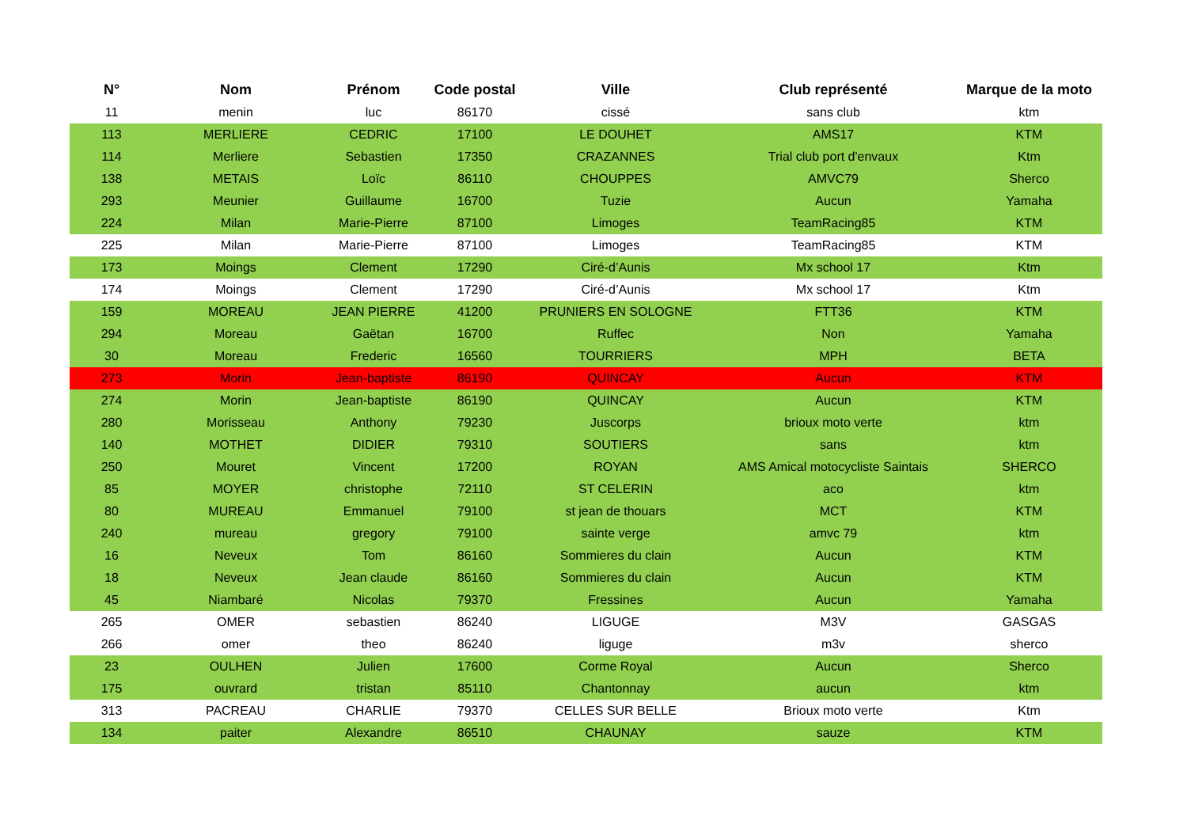| N° | Nom | Prénom | Code postal | Ville | Club représenté | Marque de la moto |
| --- | --- | --- | --- | --- | --- | --- |
| 11 | menin | luc | 86170 | cissé | sans club | ktm |
| 113 | MERLIERE | CEDRIC | 17100 | LE DOUHET | AMS17 | KTM |
| 114 | Merliere | Sebastien | 17350 | CRAZANNES | Trial club port d'envaux | Ktm |
| 138 | METAIS | Loïc | 86110 | CHOUPPES | AMVC79 | Sherco |
| 293 | Meunier | Guillaume | 16700 | Tuzie | Aucun | Yamaha |
| 224 | Milan | Marie-Pierre | 87100 | Limoges | TeamRacing85 | KTM |
| 225 | Milan | Marie-Pierre | 87100 | Limoges | TeamRacing85 | KTM |
| 173 | Moings | Clement | 17290 | Ciré-d’Aunis | Mx school 17 | Ktm |
| 174 | Moings | Clement | 17290 | Ciré-d’Aunis | Mx school 17 | Ktm |
| 159 | MOREAU | JEAN PIERRE | 41200 | PRUNIERS EN SOLOGNE | FTT36 | KTM |
| 294 | Moreau | Gaëtan | 16700 | Ruffec | Non | Yamaha |
| 30 | Moreau | Frederic | 16560 | TOURRIERS | MPH | BETA |
| 273 | Morin | Jean-baptiste | 86190 | QUINCAY | Aucun | KTM |
| 274 | Morin | Jean-baptiste | 86190 | QUINCAY | Aucun | KTM |
| 280 | Morisseau | Anthony | 79230 | Juscorps | brioux moto verte | ktm |
| 140 | MOTHET | DIDIER | 79310 | SOUTIERS | sans | ktm |
| 250 | Mouret | Vincent | 17200 | ROYAN | AMS Amical motocycliste Saintais | SHERCO |
| 85 | MOYER | christophe | 72110 | ST CELERIN | aco | ktm |
| 80 | MUREAU | Emmanuel | 79100 | st jean de thouars | MCT | KTM |
| 240 | mureau | gregory | 79100 | sainte verge | amvc 79 | ktm |
| 16 | Neveux | Tom | 86160 | Sommieres du clain | Aucun | KTM |
| 18 | Neveux | Jean claude | 86160 | Sommieres du clain | Aucun | KTM |
| 45 | Niambaré | Nicolas | 79370 | Fressines | Aucun | Yamaha |
| 265 | OMER | sebastien | 86240 | LIGUGE | M3V | GASGAS |
| 266 | omer | theo | 86240 | liguge | m3v | sherco |
| 23 | OULHEN | Julien | 17600 | Corme Royal | Aucun | Sherco |
| 175 | ouvrard | tristan | 85110 | Chantonnay | aucun | ktm |
| 313 | PACREAU | CHARLIE | 79370 | CELLES SUR BELLE | Brioux moto verte | Ktm |
| 134 | paiter | Alexandre | 86510 | CHAUNAY | sauze | KTM |